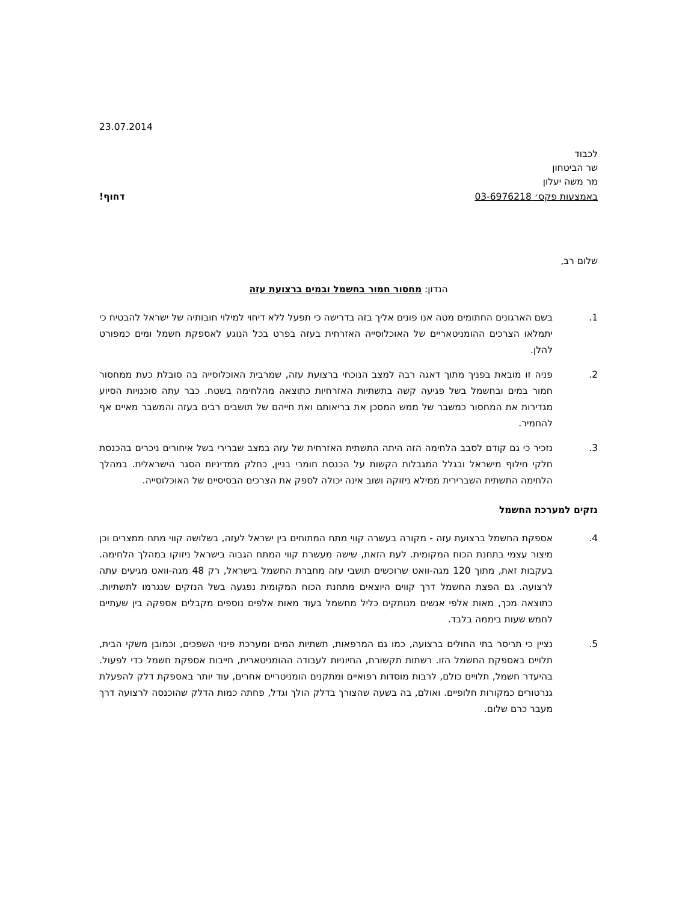23.07.2014
לכבוד
שר הביטחון
מר משה יעלון
באמצעות פקס׳ 03-6976218 דחוף!
שלום רב,
הנדון: מחסור חמור בחשמל ובמים ברצועת עזה
1. בשם הארגונים החתומים מטה אנו פונים אליך בזה בדרישה כי תפעל ללא דיחוי למילוי חובותיה של ישראל להבטיח כי יתמלאו הצרכים ההומניטאריים של האוכלוסייה האזרחית בעזה בפרט בכל הנוגע לאספקת חשמל ומים כמפורט להלן.
2. פניה זו מובאת בפניך מתוך דאגה רבה למצב הנוכחי ברצועת עזה, שמרבית האוכלוסייה בה סובלת כעת ממחסור חמור במים ובחשמל בשל פגיעה קשה בתשתיות האזרחיות כתוצאה מהלחימה בשטח. כבר עתה סוכנויות הסיוע מגדירות את המחסור כמשבר של ממש המסכן את בריאותם ואת חייהם של תושבים רבים בעזה והמשבר מאיים אף להחמיר.
3. נזכיר כי גם קודם לסבב הלחימה הזה היתה התשתית האזרחית של עזה במצב שברירי בשל איחורים ניכרים בהכנסת חלקי חילוף מישראל ובגלל המגבלות הקשות על הכנסת חומרי בניין, כחלק ממדיניות הסגר הישראלית. במהלך הלחימה התשתית השברירית ממילא ניזוקה ושוב אינה יכולה לספק את הצרכים הבסיסיים של האוכלוסייה.
נזקים למערכת החשמל
4. אספקת החשמל ברצועת עזה - מקורה בעשרה קווי מתח המתוחים בין ישראל לעזה, בשלושה קווי מתח ממצרים וכן מיצור עצמי בתחנת הכוח המקומית. לעת הזאת, שישה מעשרת קווי המתח הגבוה בישראל ניזוקו במהלך הלחימה. בעקבות זאת, מתוך 120 מגה-וואט שרוכשים תושבי עזה מחברת החשמל בישראל, רק 48 מגה-וואט מגיעים עתה לרצועה. גם הפצת החשמל דרך קווים היוצאים מתחנת הכוח המקומית נפגעה בשל הנזקים שנגרמו לתשתיות. כתוצאה מכך, מאות אלפי אנשים מנותקים כליל מחשמל בעוד מאות אלפים נוספים מקבלים אספקה בין שעתיים לחמש שעות ביממה בלבד.
5. נציין כי תריסר בתי החולים ברצועה, כמו גם המרפאות, תשתיות המים ומערכת פינוי השפכים, וכמובן משקי הבית, תלויים באספקת החשמל הזו. רשתות תקשורת, החיוניות לעבודה ההומניטארית, חייבות אספקת חשמל כדי לפעול. בהיעדר חשמל, תלויים כולם, לרבות מוסדות רפואיים ומתקנים הומניטריים אחרים, עוד יותר באספקת דלק להפעלת גנרטורים כמקורות חלופיים. ואולם, בה בשעה שהצורך בדלק הולך וגדל, פחתה כמות הדלק שהוכנסה לרצועה דרך מעבר כרם שלום.